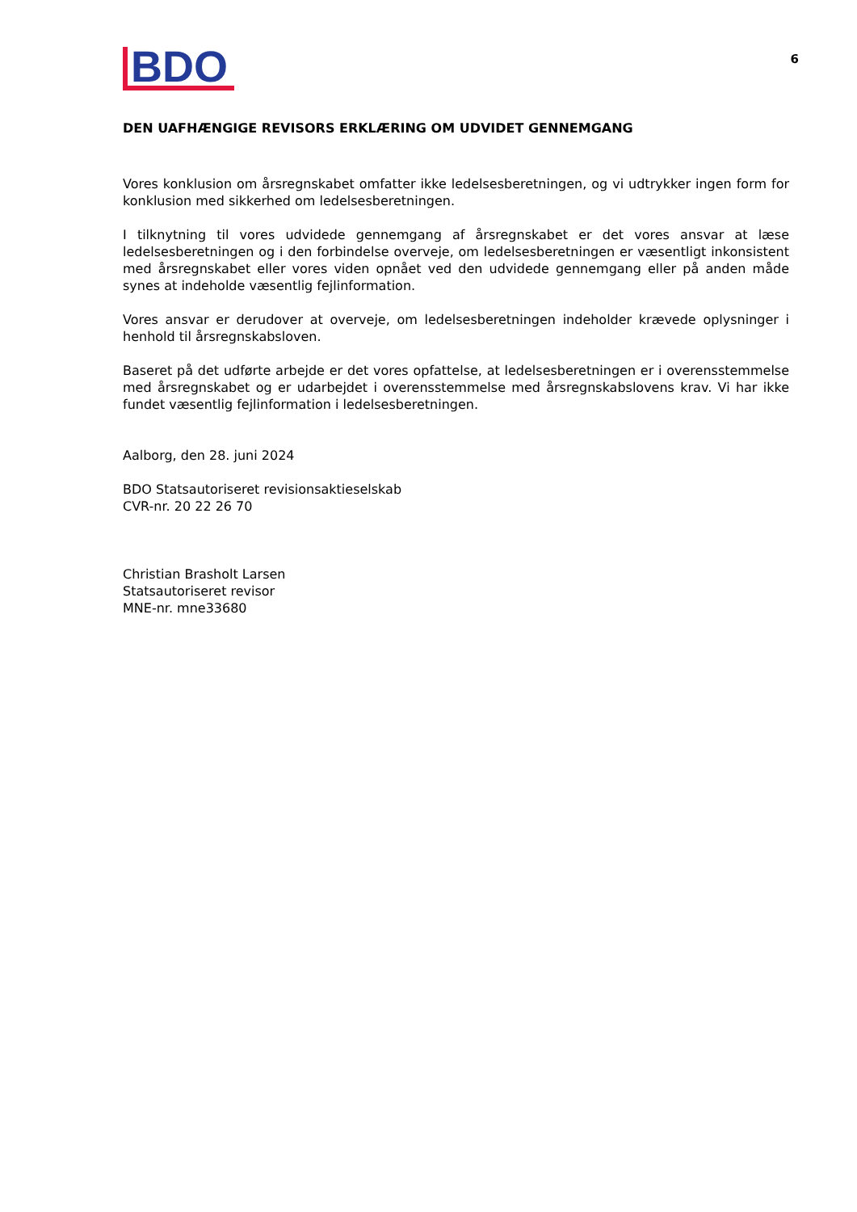BDO
6
DEN UAFHÆNGIGE REVISORS ERKLÆRING OM UDVIDET GENNEMGANG
Vores konklusion om årsregnskabet omfatter ikke ledelsesberetningen, og vi udtrykker ingen form for konklusion med sikkerhed om ledelsesberetningen.
I tilknytning til vores udvidede gennemgang af årsregnskabet er det vores ansvar at læse ledelsesberetningen og i den forbindelse overveje, om ledelsesberetningen er væsentligt inkonsistent med årsregnskabet eller vores viden opnået ved den udvidede gennemgang eller på anden måde synes at indeholde væsentlig fejlinformation.
Vores ansvar er derudover at overveje, om ledelsesberetningen indeholder krævede oplysninger i henhold til årsregnskabsloven.
Baseret på det udførte arbejde er det vores opfattelse, at ledelsesberetningen er i overensstemmelse med årsregnskabet og er udarbejdet i overensstemmelse med årsregnskabslovens krav. Vi har ikke fundet væsentlig fejlinformation i ledelsesberetningen.
Aalborg, den 28. juni 2024
BDO Statsautoriseret revisionsaktieselskab
CVR-nr. 20 22 26 70
Christian Brasholt Larsen
Statsautoriseret revisor
MNE-nr. mne33680